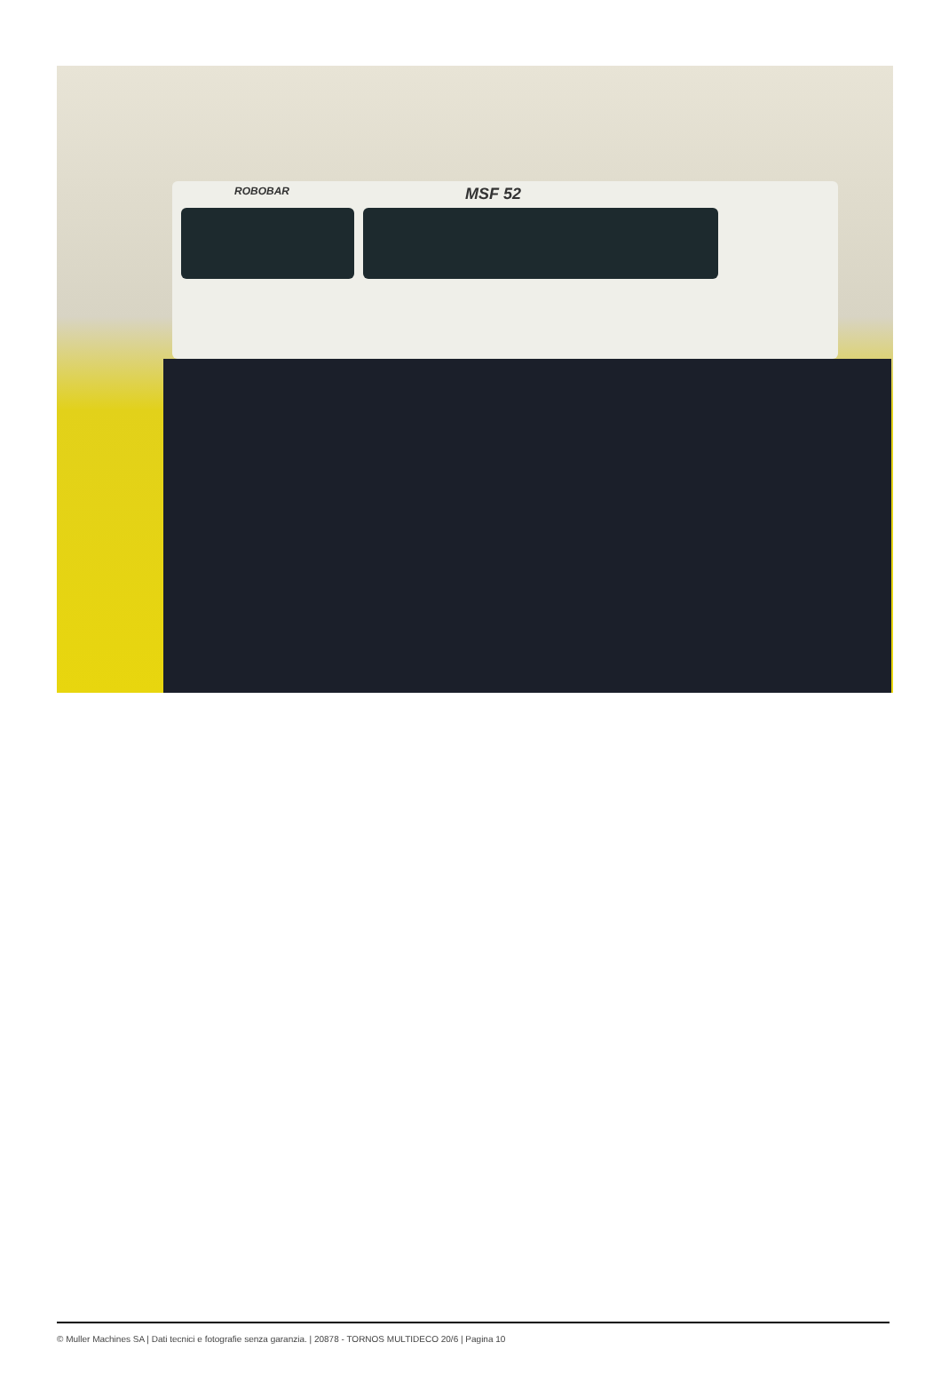ROBOBAR MSF 52
© Muller Machines SA | Dati tecnici e fotografie senza garanzia. | 20878 - TORNOS MULTIDECO 20/6 | Pagina 10